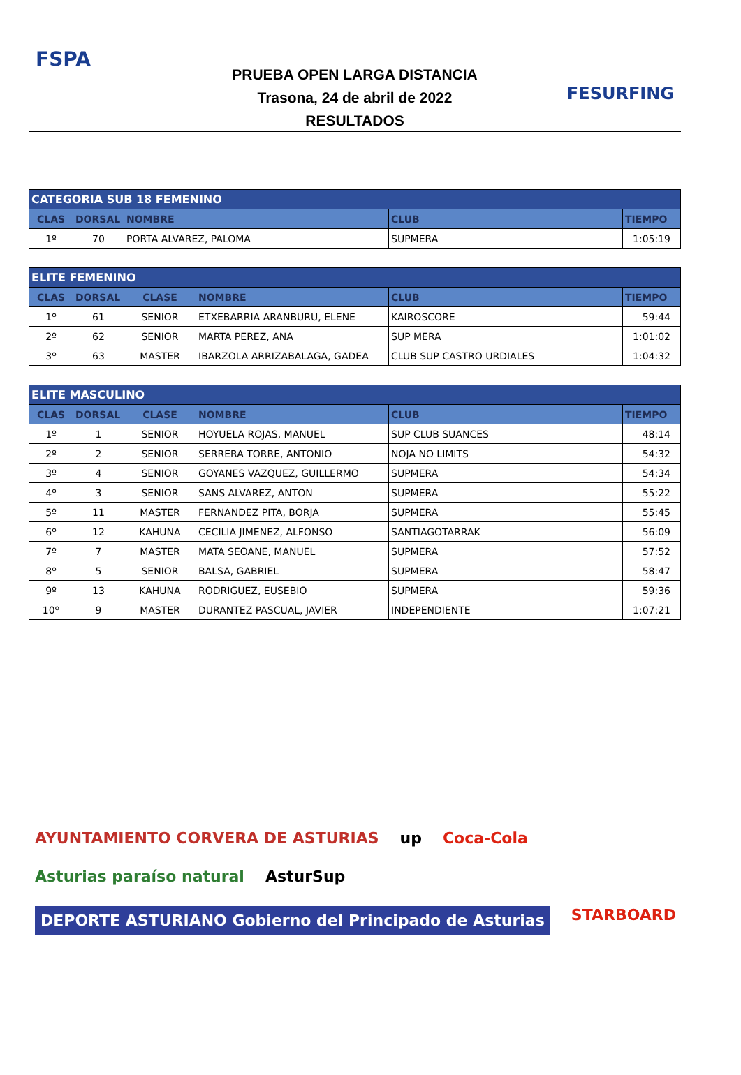FSPA
PRUEBA OPEN LARGA DISTANCIA
Trasona, 24 de abril de 2022
RESULTADOS
FESURFING
| CATEGORIA SUB 18 FEMENINO | | | | |
| --- | --- | --- | --- | --- |
| CLAS | DORSAL | NOMBRE | CLUB | TIEMPO |
| 1º | 70 | PORTA ALVAREZ, PALOMA | SUPMERA | 1:05:19 |
| ELITE FEMENINO | | | | | |
| --- | --- | --- | --- | --- | --- |
| CLAS | DORSAL | CLASE | NOMBRE | CLUB | TIEMPO |
| 1º | 61 | SENIOR | ETXEBARRIA ARANBURU, ELENE | KAIROSCORE | 59:44 |
| 2º | 62 | SENIOR | MARTA PEREZ, ANA | SUP MERA | 1:01:02 |
| 3º | 63 | MASTER | IBARZOLA ARRIZABALAGA, GADEA | CLUB SUP CASTRO URDIALES | 1:04:32 |
| ELITE MASCULINO | | | | | |
| --- | --- | --- | --- | --- | --- |
| CLAS | DORSAL | CLASE | NOMBRE | CLUB | TIEMPO |
| 1º | 1 | SENIOR | HOYUELA ROJAS, MANUEL | SUP CLUB SUANCES | 48:14 |
| 2º | 2 | SENIOR | SERRERA TORRE, ANTONIO | NOJA NO LIMITS | 54:32 |
| 3º | 4 | SENIOR | GOYANES VAZQUEZ, GUILLERMO | SUPMERA | 54:34 |
| 4º | 3 | SENIOR | SANS ALVAREZ, ANTON | SUPMERA | 55:22 |
| 5º | 11 | MASTER | FERNANDEZ PITA, BORJA | SUPMERA | 55:45 |
| 6º | 12 | KAHUNA | CECILIA JIMENEZ, ALFONSO | SANTIAGOTARRAK | 56:09 |
| 7º | 7 | MASTER | MATA SEOANE, MANUEL | SUPMERA | 57:52 |
| 8º | 5 | SENIOR | BALSA, GABRIEL | SUPMERA | 58:47 |
| 9º | 13 | KAHUNA | RODRIGUEZ, EUSEBIO | SUPMERA | 59:36 |
| 10º | 9 | MASTER | DURANTEZ PASCUAL, JAVIER | INDEPENDIENTE | 1:07:21 |
AYUNTAMIENTO CORVERA DE ASTURIAS up Coca-Cola Asturias paraíso natural AsturSup DEPORTE ASTURIANO Gobierno del Principado de Asturias STARBOARD